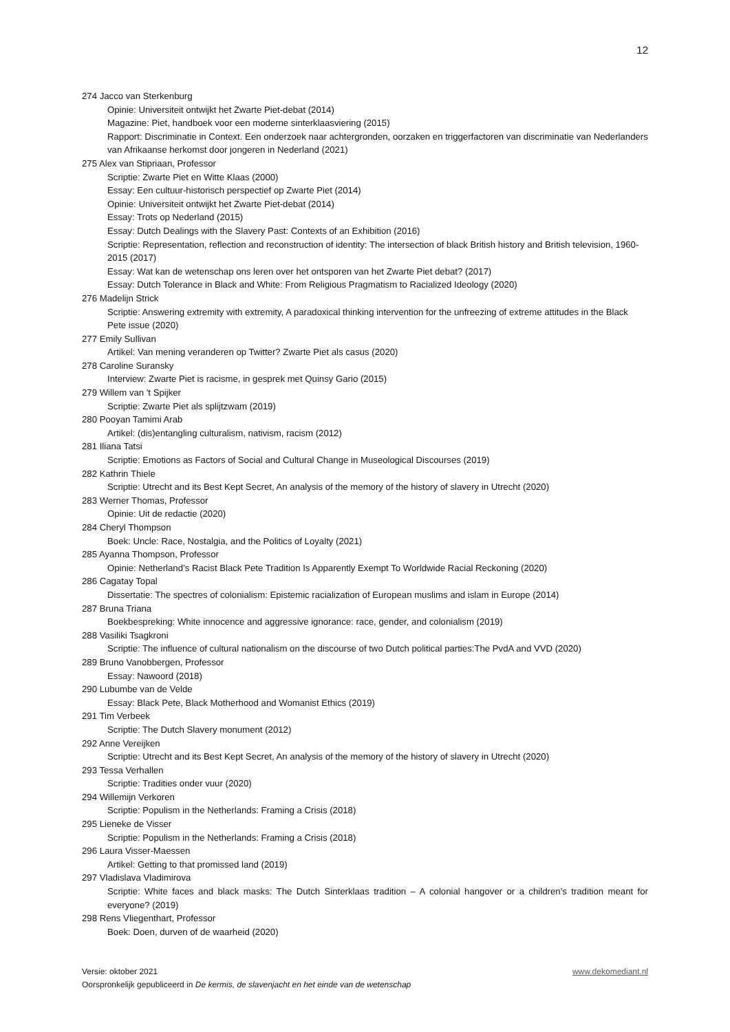12
274 Jacco van Sterkenburg
Opinie: Universiteit ontwijkt het Zwarte Piet-debat (2014)
Magazine: Piet, handboek voor een moderne sinterklaasviering (2015)
Rapport: Discriminatie in Context. Een onderzoek naar achtergronden, oorzaken en triggerfactoren van discriminatie van Nederlanders van Afrikaanse herkomst door jongeren in Nederland (2021)
275 Alex van Stipriaan, Professor
Scriptie: Zwarte Piet en Witte Klaas (2000)
Essay: Een cultuur-historisch perspectief op Zwarte Piet (2014)
Opinie: Universiteit ontwijkt het Zwarte Piet-debat (2014)
Essay: Trots op Nederland (2015)
Essay: Dutch Dealings with the Slavery Past: Contexts of an Exhibition (2016)
Scriptie: Representation, reflection and reconstruction of identity: The intersection of black British history and British television, 1960-2015 (2017)
Essay: Wat kan de wetenschap ons leren over het ontsporen van het Zwarte Piet debat? (2017)
Essay: Dutch Tolerance in Black and White: From Religious Pragmatism to Racialized Ideology (2020)
276 Madelijn Strick
Scriptie: Answering extremity with extremity, A paradoxical thinking intervention for the unfreezing of extreme attitudes in the Black Pete issue (2020)
277 Emily Sullivan
Artikel: Van mening veranderen op Twitter? Zwarte Piet als casus (2020)
278 Caroline Suransky
Interview: Zwarte Piet is racisme, in gesprek met Quinsy Gario (2015)
279 Willem van 't Spijker
Scriptie: Zwarte Piet als splijtzwam (2019)
280 Pooyan Tamimi Arab
Artikel: (dis)entangling culturalism, nativism, racism (2012)
281 Iliana Tatsi
Scriptie: Emotions as Factors of Social and Cultural Change in Museological Discourses (2019)
282 Kathrin Thiele
Scriptie: Utrecht and its Best Kept Secret, An analysis of the memory of the history of slavery in Utrecht (2020)
283 Werner Thomas, Professor
Opinie: Uit de redactie (2020)
284 Cheryl Thompson
Boek: Uncle: Race, Nostalgia, and the Politics of Loyalty (2021)
285 Ayanna Thompson, Professor
Opinie: Netherland’s Racist Black Pete Tradition Is Apparently Exempt To Worldwide Racial Reckoning (2020)
286 Cagatay Topal
Dissertatie: The spectres of colonialism: Epistemic racialization of European muslims and islam in Europe (2014)
287 Bruna Triana
Boekbespreking: White innocence and aggressive ignorance: race, gender, and colonialism (2019)
288 Vasiliki Tsagkroni
Scriptie: The influence of cultural nationalism on the discourse of two Dutch political parties:The PvdA and VVD (2020)
289 Bruno Vanobbergen, Professor
Essay: Nawoord (2018)
290 Lubumbe van de Velde
Essay: Black Pete, Black Motherhood and Womanist Ethics (2019)
291 Tim Verbeek
Scriptie: The Dutch Slavery monument (2012)
292 Anne Vereijken
Scriptie: Utrecht and its Best Kept Secret, An analysis of the memory of the history of slavery in Utrecht (2020)
293 Tessa Verhallen
Scriptie: Tradities onder vuur (2020)
294 Willemijn Verkoren
Scriptie: Populism in the Netherlands: Framing a Crisis (2018)
295 Lieneke de Visser
Scriptie: Populism in the Netherlands: Framing a Crisis (2018)
296 Laura Visser-Maessen
Artikel: Getting to that promissed land (2019)
297 Vladislava Vladimirova
Scriptie: White faces and black masks: The Dutch Sinterklaas tradition – A colonial hangover or a children’s tradition meant for everyone? (2019)
298 Rens Vliegenthart, Professor
Boek: Doen, durven of de waarheid (2020)
www.dekomediant.nl Versie: oktober 2021
Oorspronkelijk gepubliceerd in De kermis, de slavenjacht en het einde van de wetenschap